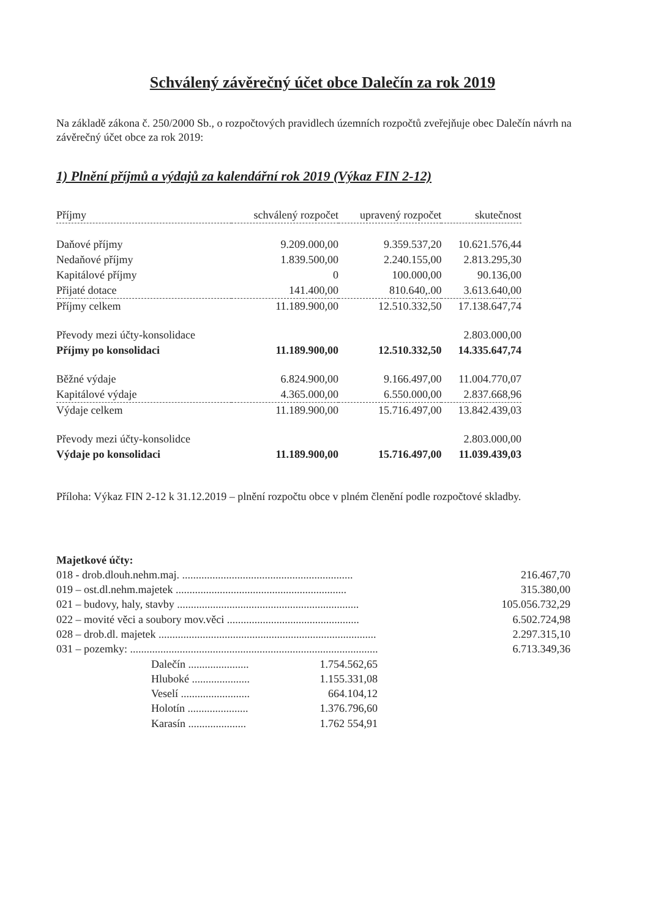Schválený závěrečný účet obce Dalečín za rok 2019
Na základě zákona č. 250/2000 Sb., o rozpočtových pravidlech územních rozpočtů zveřejňuje obec Dalečín návrh na závěrečný účet obce za rok 2019:
1) Plnění příjmů a výdajů za kalendářní rok 2019 (Výkaz FIN 2-12)
| Příjmy | schválený rozpočet | upravený rozpočet | skutečnost |
| --- | --- | --- | --- |
| Daňové příjmy | 9.209.000,00 | 9.359.537,20 | 10.621.576,44 |
| Nedaňové příjmy | 1.839.500,00 | 2.240.155,00 | 2.813.295,30 |
| Kapitálové příjmy | 0 | 100.000,00 | 90.136,00 |
| Přijaté dotace | 141.400,00 | 810.640,.00 | 3.613.640,00 |
| Příjmy celkem | 11.189.900,00 | 12.510.332,50 | 17.138.647,74 |
| Převody mezi účty-konsolidace | | | 2.803.000,00 |
| Příjmy po konsolidaci | 11.189.900,00 | 12.510.332,50 | 14.335.647,74 |
| Běžné výdaje | 6.824.900,00 | 9.166.497,00 | 11.004.770,07 |
| Kapitálové výdaje | 4.365.000,00 | 6.550.000,00 | 2.837.668,96 |
| Výdaje celkem | 11.189.900,00 | 15.716.497,00 | 13.842.439,03 |
| Převody mezi účty-konsolidce | | | 2.803.000,00 |
| Výdaje po konsolidaci | 11.189.900,00 | 15.716.497,00 | 11.039.439,03 |
Příloha: Výkaz FIN 2-12 k 31.12.2019 – plnění rozpočtu obce v plném členění podle rozpočtové skladby.
Majetkové účty:
018 - drob.dlouh.nehm.maj. .............................................................. 216.467,70
019 – ost.dl.nehm.majetek .............................................................. 315.380,00
021 – budovy, haly, stavby .................................................................. 105.056.732,29
022 – movité věci a soubory mov.věci ................................................ 6.502.724,98
028 – drob.dl. majetek ............................................................................... 2.297.315,10
031 – pozemky: .......................................................................................... 6.713.349,36
Dalečín ...................... 1.754.562,65
Hluboké ..................... 1.155.331,08
Veselí ......................... 664.104,12
Holotín ...................... 1.376.796,60
Karasín ..................... 1.762 554,91